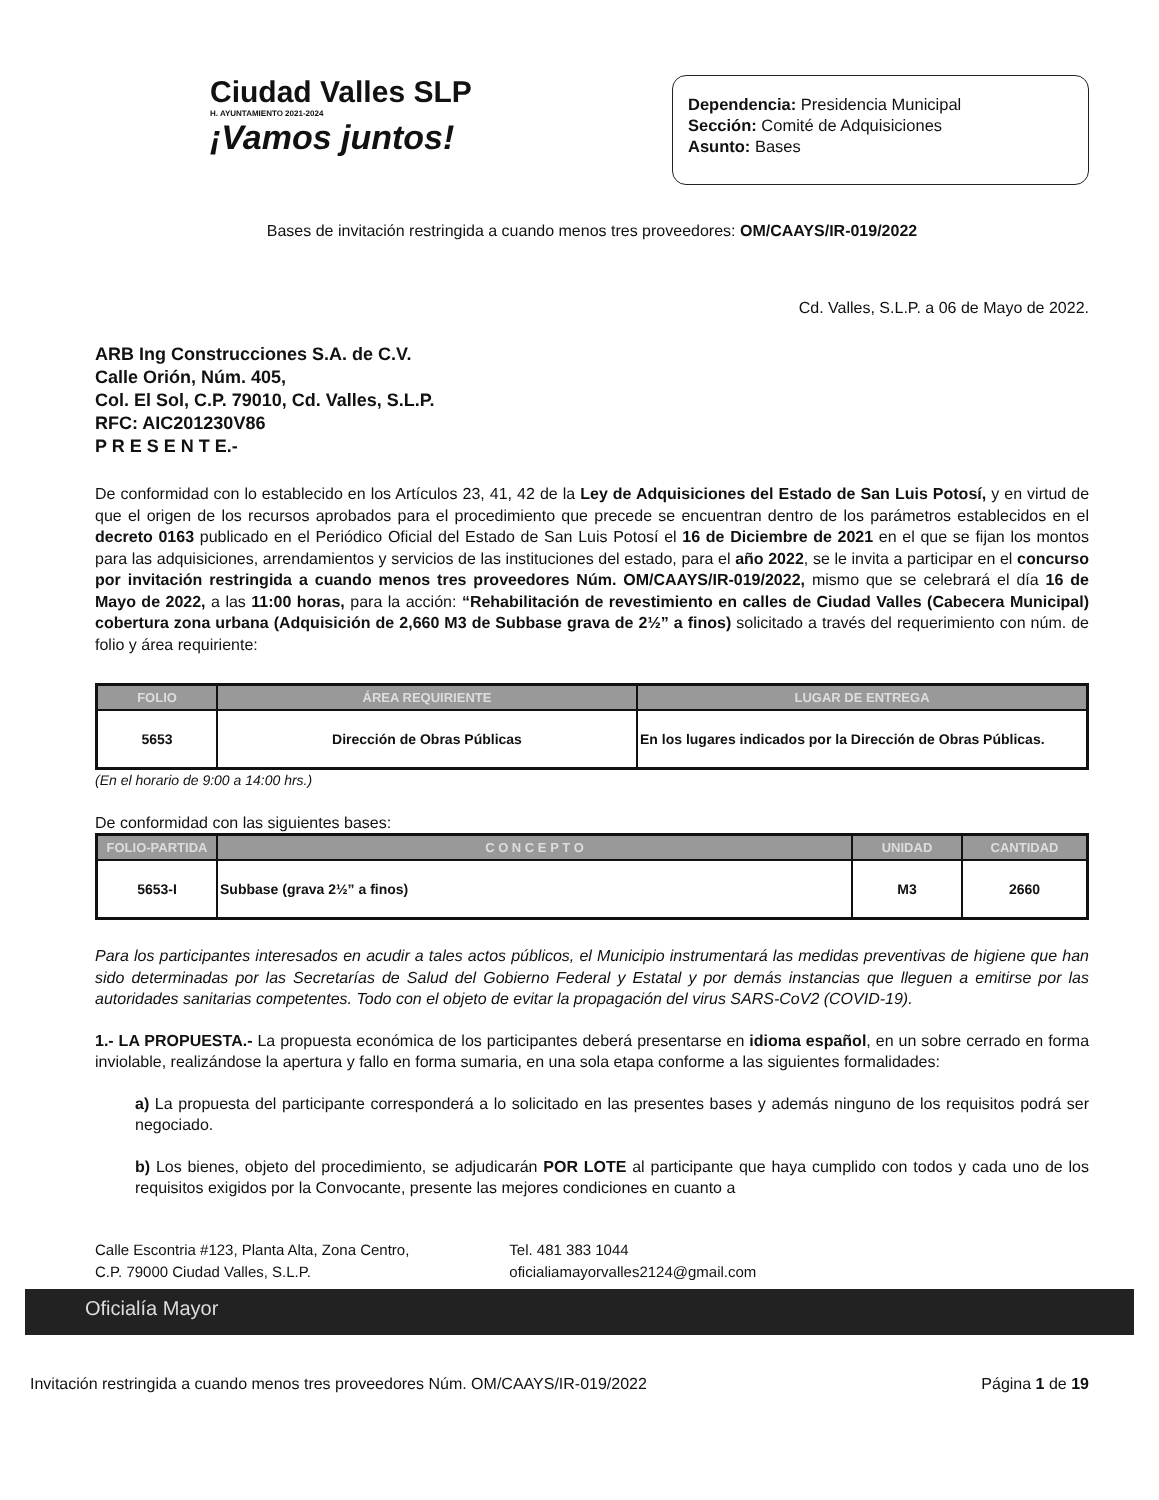Ciudad Valles SLP
H. AYUNTAMIENTO 2021-2024
¡Vamos juntos!
Dependencia: Presidencia Municipal
Sección: Comité de Adquisiciones
Asunto: Bases
Bases de invitación restringida a cuando menos tres proveedores: OM/CAAYS/IR-019/2022
Cd. Valles, S.L.P. a 06 de Mayo de 2022.
ARB Ing Construcciones S.A. de C.V.
Calle Orión, Núm. 405,
Col. El Sol, C.P. 79010, Cd. Valles, S.L.P.
RFC: AIC201230V86
P R E S E N T E.-
De conformidad con lo establecido en los Artículos 23, 41, 42 de la Ley de Adquisiciones del Estado de San Luis Potosí, y en virtud de que el origen de los recursos aprobados para el procedimiento que precede se encuentran dentro de los parámetros establecidos en el decreto 0163 publicado en el Periódico Oficial del Estado de San Luis Potosí el 16 de Diciembre de 2021 en el que se fijan los montos para las adquisiciones, arrendamientos y servicios de las instituciones del estado, para el año 2022, se le invita a participar en el concurso por invitación restringida a cuando menos tres proveedores Núm. OM/CAAYS/IR-019/2022, mismo que se celebrará el día 16 de Mayo de 2022, a las 11:00 horas, para la acción: “Rehabilitación de revestimiento en calles de Ciudad Valles (Cabecera Municipal) cobertura zona urbana (Adquisición de 2,660 M3 de Subbase grava de 2½” a finos) solicitado a través del requerimiento con núm. de folio y área requiriente:
| FOLIO | ÁREA REQUIRIENTE | LUGAR DE ENTREGA |
| --- | --- | --- |
| 5653 | Dirección de Obras Públicas | En los lugares indicados por la Dirección de Obras Públicas. |
(En el horario de 9:00 a 14:00 hrs.)
De conformidad con las siguientes bases:
| FOLIO-PARTIDA | C O N C E P T O | UNIDAD | CANTIDAD |
| --- | --- | --- | --- |
| 5653-I | Subbase (grava 2½” a finos) | M3 | 2660 |
Para los participantes interesados en acudir a tales actos públicos, el Municipio instrumentará las medidas preventivas de higiene que han sido determinadas por las Secretarías de Salud del Gobierno Federal y Estatal y por demás instancias que lleguen a emitirse por las autoridades sanitarias competentes. Todo con el objeto de evitar la propagación del virus SARS-CoV2 (COVID-19).
1.- LA PROPUESTA.- La propuesta económica de los participantes deberá presentarse en idioma español, en un sobre cerrado en forma inviolable, realizándose la apertura y fallo en forma sumaria, en una sola etapa conforme a las siguientes formalidades:
a) La propuesta del participante corresponderá a lo solicitado en las presentes bases y además ninguno de los requisitos podrá ser negociado.
b) Los bienes, objeto del procedimiento, se adjudicarán POR LOTE al participante que haya cumplido con todos y cada uno de los requisitos exigidos por la Convocante, presente las mejores condiciones en cuanto a
Calle Escontria #123, Planta Alta, Zona Centro,
C.P. 79000 Ciudad Valles, S.L.P.
Tel. 481 383 1044
oficialiamayorvalles2124@gmail.com
Oficialía Mayor
Invitación restringida a cuando menos tres proveedores Núm. OM/CAAYS/IR-019/2022 Página 1 de 19